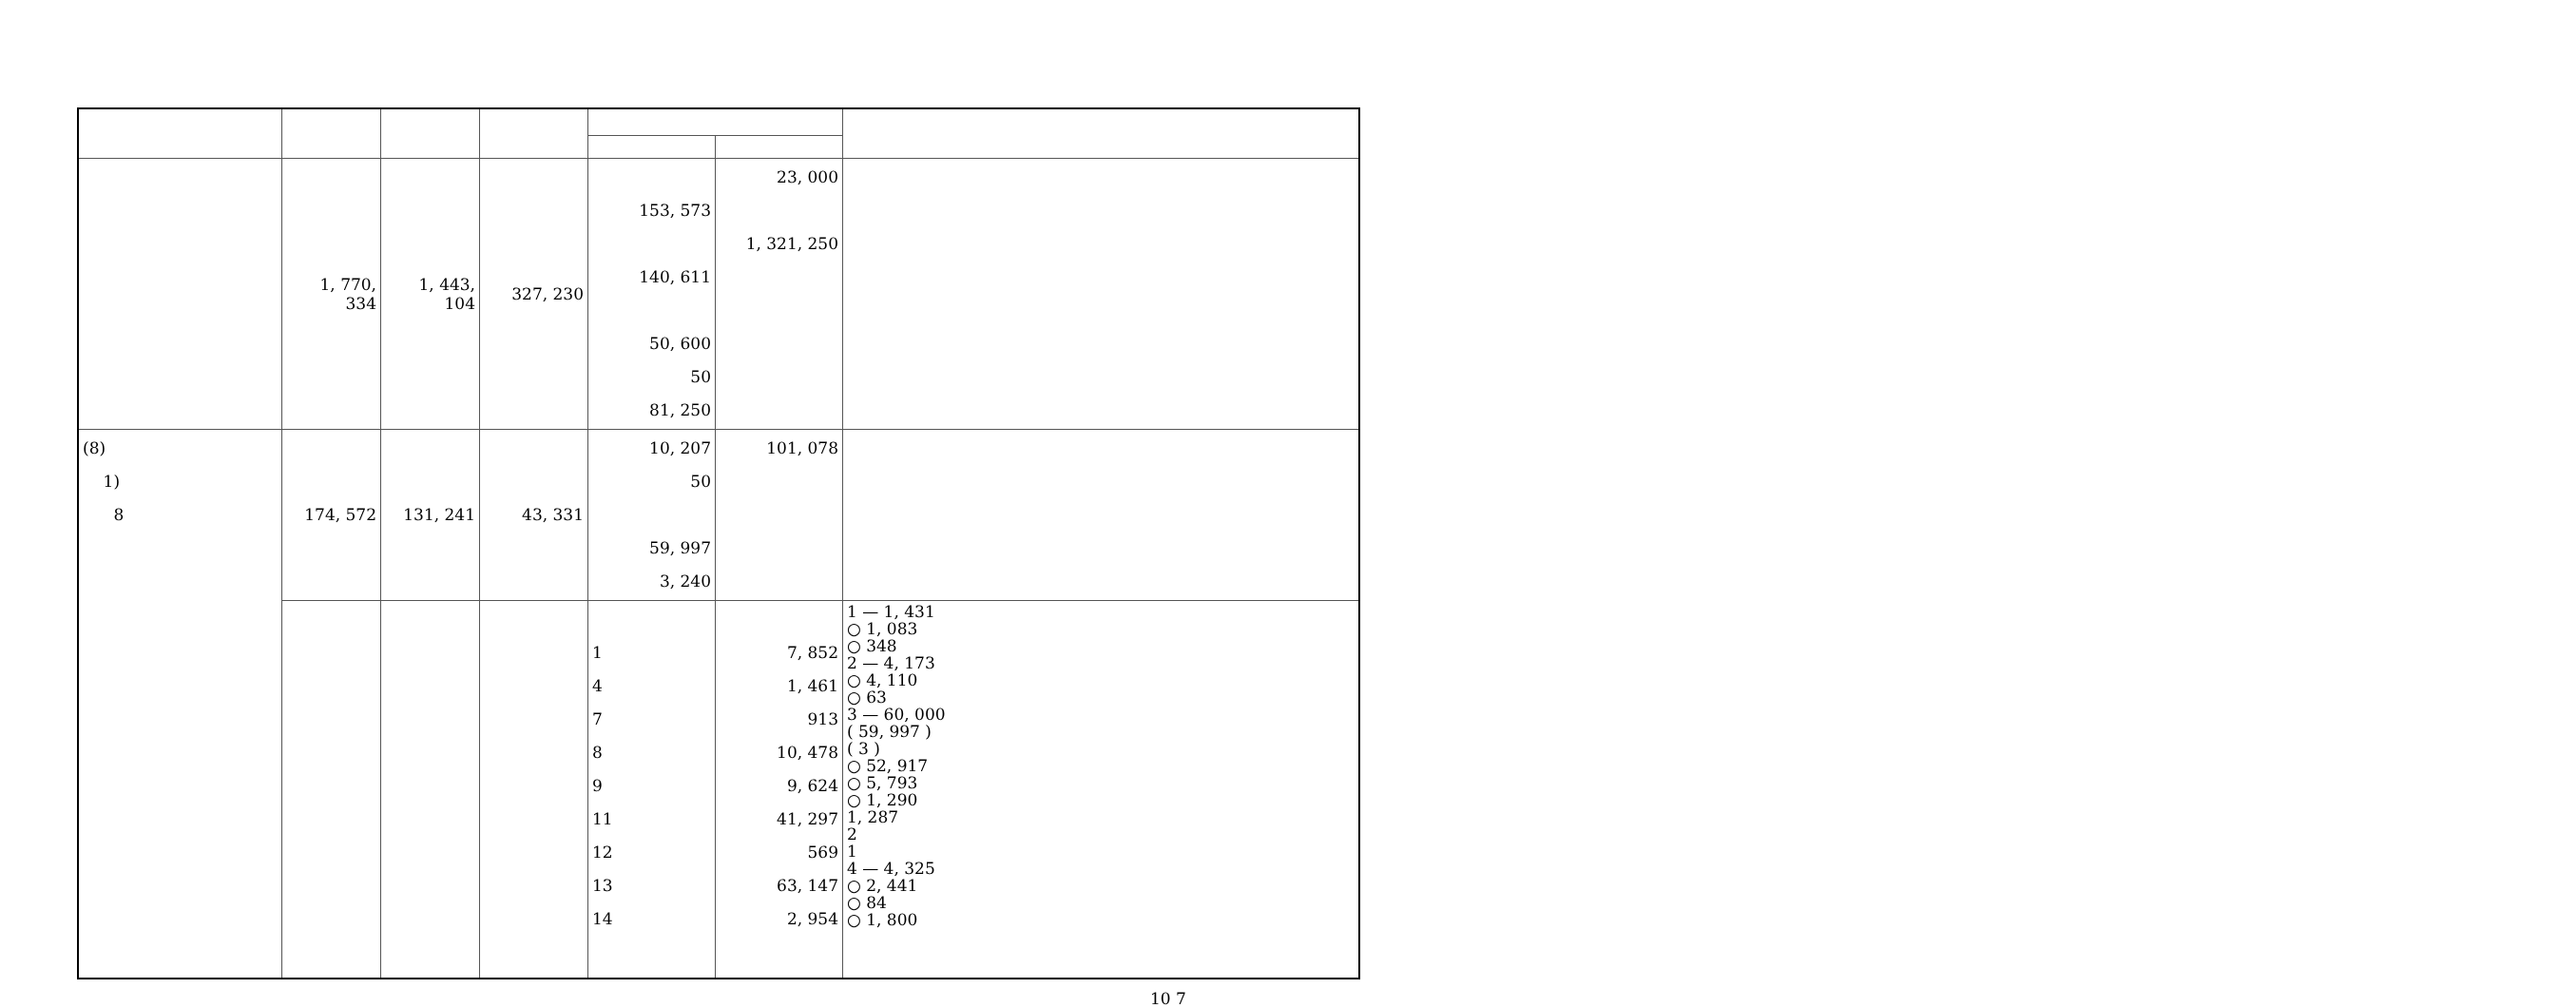| | 1, 770, 334 | 1, 443, 104 | 327, 230 | 153, 573 140, 611 50, 600 50 81, 250 | 23, 000 1, 321, 250 | |
| (8) 1) 8 | 174, 572 | 131, 241 | 43, 331 | 10, 207 50 59, 997 3, 240 | 101, 078 | |
| | | | | 1 4 7 8 9 11 12 13 14 | 7, 852 1, 461 913 10, 478 9, 624 41, 297 569 63, 147 2, 954 | 1 — 1, 431 ○ 1, 083 ○ 348 2 — 4, 173 ○ 4, 110 ○ 63 3 — 60, 000 ( 59, 997 ) ( 3 ) ○ 52, 917 ○ 5, 793 ○ 1, 290 1, 287 2 1 4 — 4, 325 ○ 2, 441 ○ 84 ○ 1, 800 |
10 7